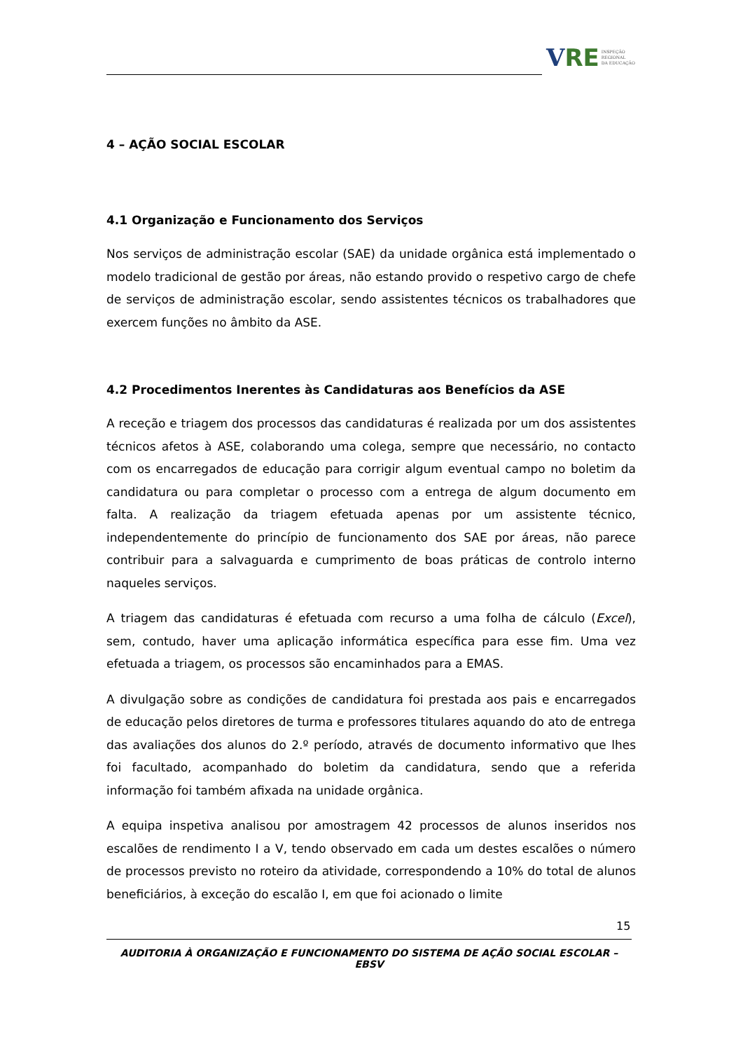V RE INSPEÇÃO
REGIONAL
DA EDUCAÇÃO
4 – AÇÃO SOCIAL ESCOLAR
4.1 Organização e Funcionamento dos Serviços
Nos serviços de administração escolar (SAE) da unidade orgânica está implementado o modelo tradicional de gestão por áreas, não estando provido o respetivo cargo de chefe de serviços de administração escolar, sendo assistentes técnicos os trabalhadores que exercem funções no âmbito da ASE.
4.2 Procedimentos Inerentes às Candidaturas aos Benefícios da ASE
A receção e triagem dos processos das candidaturas é realizada por um dos assistentes técnicos afetos à ASE, colaborando uma colega, sempre que necessário, no contacto com os encarregados de educação para corrigir algum eventual campo no boletim da candidatura ou para completar o processo com a entrega de algum documento em falta. A realização da triagem efetuada apenas por um assistente técnico, independentemente do princípio de funcionamento dos SAE por áreas, não parece contribuir para a salvaguarda e cumprimento de boas práticas de controlo interno naqueles serviços.
A triagem das candidaturas é efetuada com recurso a uma folha de cálculo (Excel), sem, contudo, haver uma aplicação informática específica para esse fim. Uma vez efetuada a triagem, os processos são encaminhados para a EMAS.
A divulgação sobre as condições de candidatura foi prestada aos pais e encarregados de educação pelos diretores de turma e professores titulares aquando do ato de entrega das avaliações dos alunos do 2.º período, através de documento informativo que lhes foi facultado, acompanhado do boletim da candidatura, sendo que a referida informação foi também afixada na unidade orgânica.
A equipa inspetiva analisou por amostragem 42 processos de alunos inseridos nos escalões de rendimento I a V, tendo observado em cada um destes escalões o número de processos previsto no roteiro da atividade, correspondendo a 10% do total de alunos beneficiários, à exceção do escalão I, em que foi acionado o limite
15
AUDITORIA À ORGANIZAÇÃO E FUNCIONAMENTO DO SISTEMA DE AÇÃO SOCIAL ESCOLAR – EBSV